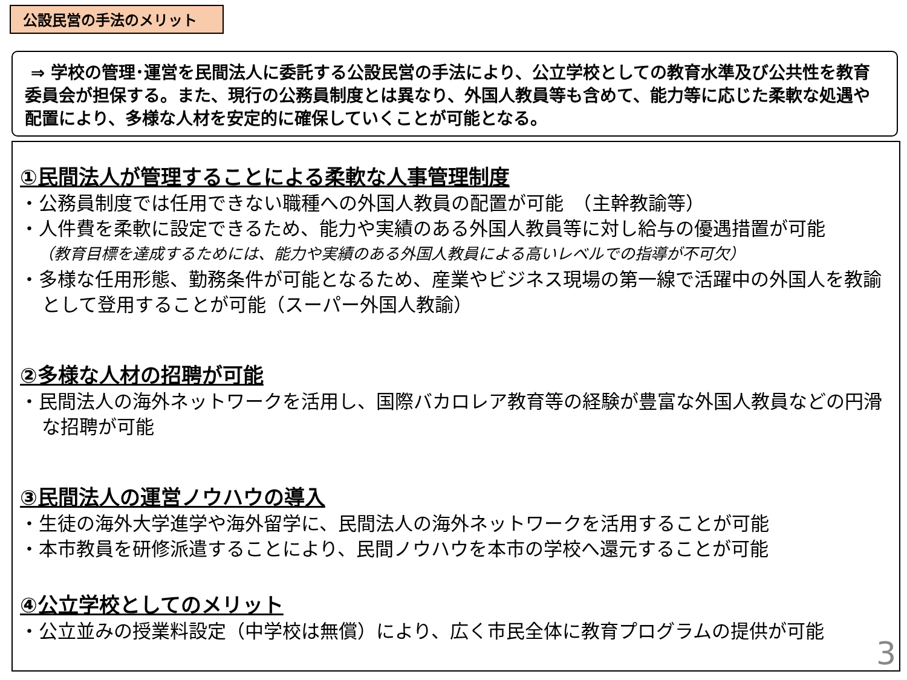公設民営の手法のメリット
⇒ 学校の管理･運営を民間法人に委託する公設民営の手法により、公立学校としての教育水準及び公共性を教育委員会が担保する。また、現行の公務員制度とは異なり、外国人教員等も含めて、能力等に応じた柔軟な処遇や配置により、多様な人材を安定的に確保していくことが可能となる。
①民間法人が管理することによる柔軟な人事管理制度
・公務員制度では任用できない職種への外国人教員の配置が可能　（主幹教諭等）
・人件費を柔軟に設定できるため、能力や実績のある外国人教員等に対し給与の優遇措置が可能
（教育目標を達成するためには、能力や実績のある外国人教員による高いレベルでの指導が不可欠）
・多様な任用形態、勤務条件が可能となるため、産業やビジネス現場の第一線で活躍中の外国人を教諭として登用することが可能（スーパー外国人教諭）
②多様な人材の招聘が可能
・民間法人の海外ネットワークを活用し、国際バカロレア教育等の経験が豊富な外国人教員などの円滑な招聘が可能
③民間法人の運営ノウハウの導入
・生徒の海外大学進学や海外留学に、民間法人の海外ネットワークを活用することが可能
・本市教員を研修派遣することにより、民間ノウハウを本市の学校へ還元することが可能
④公立学校としてのメリット
・公立並みの授業料設定（中学校は無償）により、広く市民全体に教育プログラムの提供が可能
3